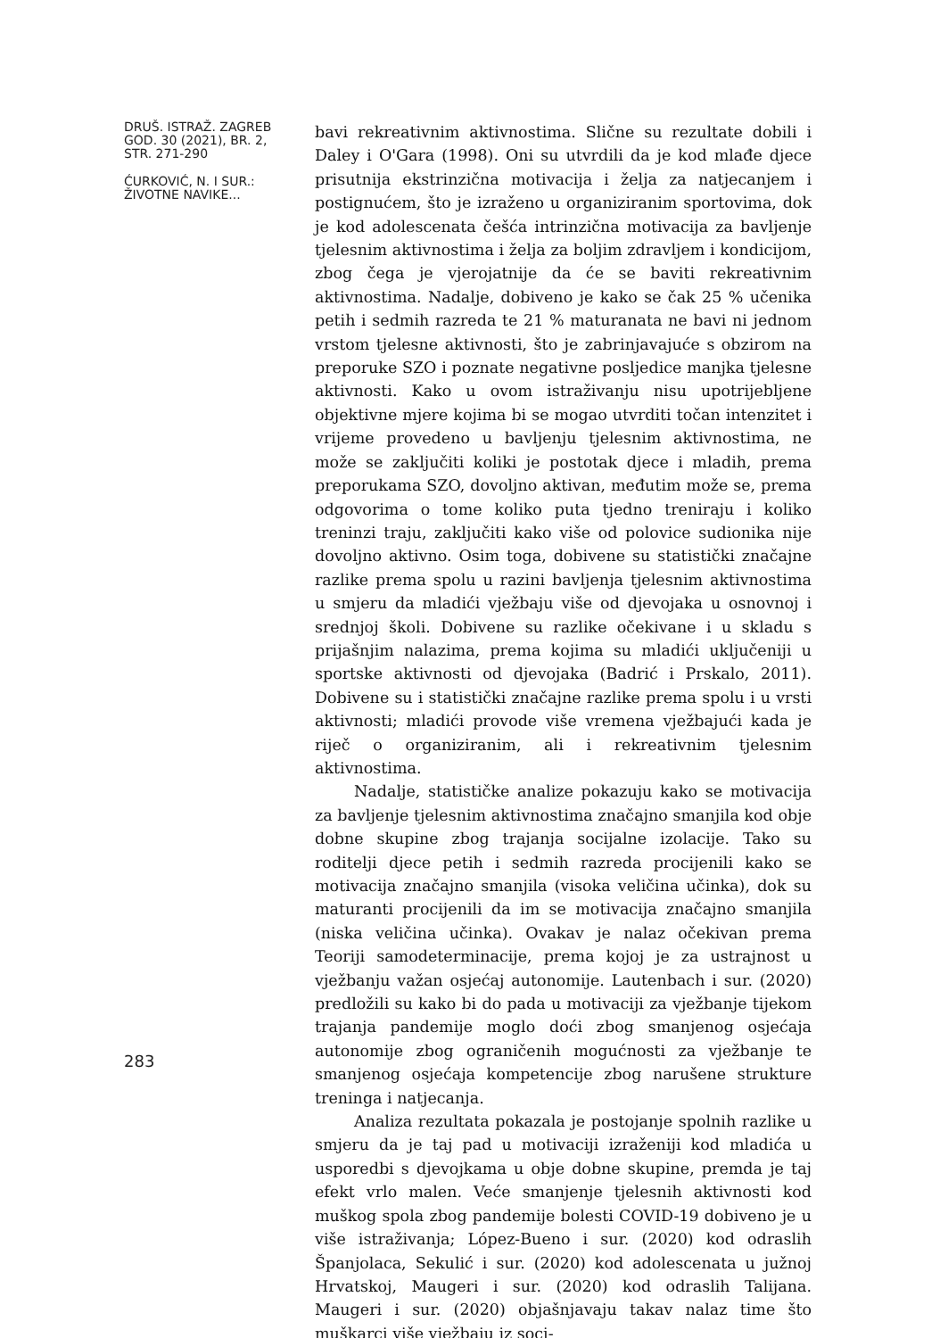DRUŠ. ISTRAŽ. ZAGREB
GOD. 30 (2021), BR. 2,
STR. 271-290
ĆURKOVIĆ, N. I SUR.:
ŽIVOTNE NAVIKE...
283
bavi rekreativnim aktivnostima. Slične su rezultate dobili i Daley i O'Gara (1998). Oni su utvrdili da je kod mlađe djece prisutnija ekstrinzična motivacija i želja za natjecanjem i postignućem, što je izraženo u organiziranim sportovima, dok je kod adolescenata češća intrinzična motivacija za bavljenje tjelesnim aktivnostima i želja za boljim zdravljem i kondicijom, zbog čega je vjerojatnije da će se baviti rekreativnim aktivnostima. Nadalje, dobiveno je kako se čak 25 % učenika petih i sedmih razreda te 21 % maturanata ne bavi ni jednom vrstom tjelesne aktivnosti, što je zabrinjavajuće s obzirom na preporuke SZO i poznate negativne posljedice manjka tjelesne aktivnosti. Kako u ovom istraživanju nisu upotrijebljene objektivne mjere kojima bi se mogao utvrditi točan intenzitet i vrijeme provedeno u bavljenju tjelesnim aktivnostima, ne može se zaključiti koliki je postotak djece i mladih, prema preporukama SZO, dovoljno aktivan, međutim može se, prema odgovorima o tome koliko puta tjedno treniraju i koliko treninzi traju, zaključiti kako više od polovice sudionika nije dovoljno aktivno. Osim toga, dobivene su statistički značajne razlike prema spolu u razini bavljenja tjelesnim aktivnostima u smjeru da mladići vježbaju više od djevojaka u osnovnoj i srednjoj školi. Dobivene su razlike očekivane i u skladu s prijašnjim nalazima, prema kojima su mladići uključeniji u sportske aktivnosti od djevojaka (Badrić i Prskalo, 2011). Dobivene su i statistički značajne razlike prema spolu i u vrsti aktivnosti; mladići provode više vremena vježbajući kada je riječ o organiziranim, ali i rekreativnim tjelesnim aktivnostima.
Nadalje, statističke analize pokazuju kako se motivacija za bavljenje tjelesnim aktivnostima značajno smanjila kod obje dobne skupine zbog trajanja socijalne izolacije. Tako su roditelji djece petih i sedmih razreda procijenili kako se motivacija značajno smanjila (visoka veličina učinka), dok su maturanti procijenili da im se motivacija značajno smanjila (niska veličina učinka). Ovakav je nalaz očekivan prema Teoriji samodeterminacije, prema kojoj je za ustrajnost u vježbanju važan osjećaj autonomije. Lautenbach i sur. (2020) predložili su kako bi do pada u motivaciji za vježbanje tijekom trajanja pandemije moglo doći zbog smanjenog osjećaja autonomije zbog ograničenih mogućnosti za vježbanje te smanjenog osjećaja kompetencije zbog narušene strukture treninga i natjecanja.
Analiza rezultata pokazala je postojanje spolnih razlike u smjeru da je taj pad u motivaciji izraženiji kod mladića u usporedbi s djevojkama u obje dobne skupine, premda je taj efekt vrlo malen. Veće smanjenje tjelesnih aktivnosti kod muškog spola zbog pandemije bolesti COVID-19 dobiveno je u više istraživanja; López-Bueno i sur. (2020) kod odraslih Španjolaca, Sekulić i sur. (2020) kod adolescenata u južnoj Hrvatskoj, Maugeri i sur. (2020) kod odraslih Talijana. Maugeri i sur. (2020) objašnjavaju takav nalaz time što muškarci više vježbaju iz soci-